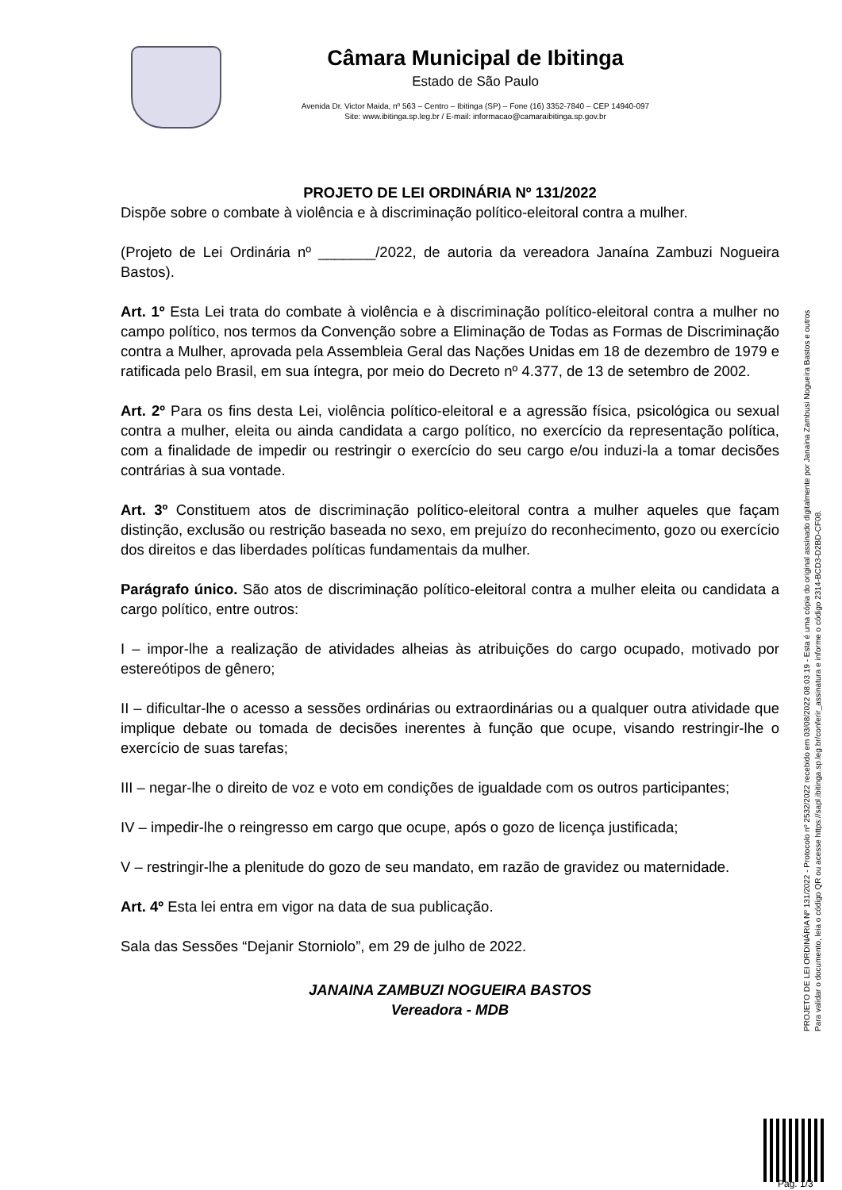Câmara Municipal de Ibitinga
Estado de São Paulo
Avenida Dr. Victor Maida, nº 563 – Centro – Ibitinga (SP) – Fone (16) 3352-7840 – CEP 14940-097
Site: www.ibitinga.sp.leg.br / E-mail: informacao@camaraibitinga.sp.gov.br
PROJETO DE LEI ORDINÁRIA Nº 131/2022
Dispõe sobre o combate à violência e à discriminação político-eleitoral contra a mulher.
(Projeto de Lei Ordinária nº _______/2022, de autoria da vereadora Janaína Zambuzi Nogueira Bastos).
Art. 1º Esta Lei trata do combate à violência e à discriminação político-eleitoral contra a mulher no campo político, nos termos da Convenção sobre a Eliminação de Todas as Formas de Discriminação contra a Mulher, aprovada pela Assembleia Geral das Nações Unidas em 18 de dezembro de 1979 e ratificada pelo Brasil, em sua íntegra, por meio do Decreto nº 4.377, de 13 de setembro de 2002.
Art. 2º Para os fins desta Lei, violência político-eleitoral e a agressão física, psicológica ou sexual contra a mulher, eleita ou ainda candidata a cargo político, no exercício da representação política, com a finalidade de impedir ou restringir o exercício do seu cargo e/ou induzi-la a tomar decisões contrárias à sua vontade.
Art. 3º Constituem atos de discriminação político-eleitoral contra a mulher aqueles que façam distinção, exclusão ou restrição baseada no sexo, em prejuízo do reconhecimento, gozo ou exercício dos direitos e das liberdades políticas fundamentais da mulher.
Parágrafo único. São atos de discriminação político-eleitoral contra a mulher eleita ou candidata a cargo político, entre outros:
I – impor-lhe a realização de atividades alheias às atribuições do cargo ocupado, motivado por estereótipos de gênero;
II – dificultar-lhe o acesso a sessões ordinárias ou extraordinárias ou a qualquer outra atividade que implique debate ou tomada de decisões inerentes à função que ocupe, visando restringir-lhe o exercício de suas tarefas;
III – negar-lhe o direito de voz e voto em condições de igualdade com os outros participantes;
IV – impedir-lhe o reingresso em cargo que ocupe, após o gozo de licença justificada;
V – restringir-lhe a plenitude do gozo de seu mandato, em razão de gravidez ou maternidade.
Art. 4º Esta lei entra em vigor na data de sua publicação.
Sala das Sessões “Dejanir Storniolo”, em 29 de julho de 2022.
JANAINA ZAMBUZI NOGUEIRA BASTOS
Vereadora - MDB
PROJETO DE LEI ORDINÁRIA Nº 131/2022 - Protocolo nº 2532/2022 recebido em 03/08/2022 08:03:19 - Esta é uma cópia do original assinado digitalmente por Janaina Zambusi Nogueira Bastos e outros
Para validar o documento, leia o código QR ou acesse https://sapl.ibitinga.sp.leg.br/conferir_assinatura e informe o código 2314-BCD3-D2BD-CF08.
Pag. 1/3